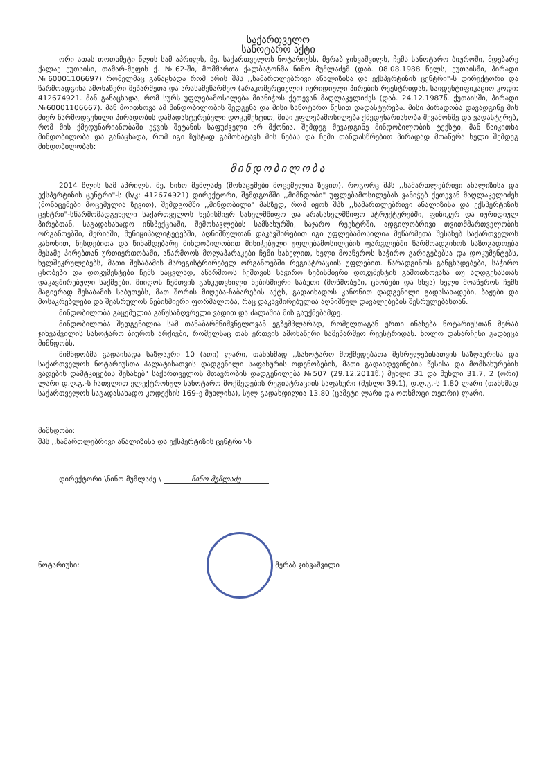საქართველო
სანოტარო აქტი
ორი ათას თოთხმეტი წლის სამ აპრილს, მე, საქართველოს ნოტარიუსს, მერაბ ჯიხვაშვილს, ჩემს სანოტარო ბიუროში, მდებარე ქალაქ ქუთაისი, თამარ-მეფის ქ. №62-ში, მომმართა ქალბატონმა ნინო მუმლაძემ (დაბ. 08.08.1988 წელს, ქუთაისში, პირადი №60001106697) რომელმაც განაცხადა რომ არის შპს ,,სამართლებრივი ანალიზისა და ექსპერტიზის ცენტრი"-ს დირექტორი და წარმოადგინა ამონაწერი მეწარმეთა და არასამეწარმეო (არაკომერციული) იურიდიული პირების რეესტრიდან, საიდენტიფიკაციო კოდი: 412674921. მან განაცხადა, რომ სურს უფლებამოსილება მიანიჭოს ქეთევან მაღლაკელიძეს (დაბ. 24.12.1987წ. ქუთაისში, პირადი №60001106667). მან მოითხოვა ამ მინდობილობის შედგენა და მისი სანოტარო წესით დადასტურება. მისი პირადობა დავადგინე მის მიერ წარმოდგენილი პირადობის დამადასტურებელი დოკუმენტით, მისი უფლებამოსილება ქმედუნარიანობა შევამოწმე და ვადასტურებ, რომ მის ქმედუნარიანობაში ეჭვის შეტანის საფუძველი არ მქონია. შემდეგ შევადგინე მინდობილობის ტექსტი, მან წაიკითხა მინდობილობა და განაცხადა, რომ იგი ზუსტად გამოხატავს მის ნებას და ჩემი თანდასწრებით პირადად მოაწერა ხელი შემდეგ მინდობილობას:
მინდობილობა
2014 წლის სამ აპრილს, მე, ნინო მუმლაძე (მონაცემები მოცემულია ზევით), როგორც შპს ,,სამართლებრივი ანალიზისა და ექსპერტიზის ცენტრი"-ს (ს/კ: 412674921) დირექტორი, შემდგომში ,,მიმნდობი" უფლებამოსილებას ვანიჭებ ქეთევან მაღლაკელიძეს (მონაცემები მოცემულია ზევით), შემდგომში ,,მინდობილი" მასზედ, რომ იყოს შპს ,,სამართლებრივი ანალიზისა და ექსპერტიზის ცენტრი"-სწარმომადგენელი საქართველოს ნებისმიერ სახელმწიფო და არასახელმწიფო სტრუქტურებში, ფიზიკურ და იურიდიულ პირებთან, საგადასახადო ინსპექციაში, შემოსავლების სამსახურში, საჯარო რეესტრში, ადგილობრივი თვითმმართველობის ორგანოებში, მერიაში, მუნიციპალიტეტებში, აღნიშნულთან დაკავშირებით იგი უფლებამოსილია მეწარმეთა შესახებ საქართველოს კანონით, წესდებითა და წინამდებარე მინდობილობით მინიჭებული უფლებამოსილების ფარგლებში წარმოადგინოს საზოგადოება მესამე პირებთან ურთიერთობაში, აწარმოოს მოლაპარაკები ჩემი სახელით, ხელი მოაწეროს საჭირო გარიგებებსა და დოკუმენტებს, ხელშეკრულებებს, მათი შესაბამის მარეგისტრირებელ ორგანოებში რეგისტრაციის უფლებით. წარადგინოს განცხადებები, საჭირო ცნობები და დოკუმენტები ჩემს ნაცვლად, აწარმოოს ჩემთვის საჭირო ნებისმიერი დოკუმენტის გამოთხოვასა თუ აღდგენასთან დაკავშირებული საქმეები. მიიღოს ჩემთვის განკუთვნილი ნებისმიერი საბუთი (მოწმობები, ცნობები და სხვა) ხელი მოაწეროს ჩემს მაგიერად შესაბამის საბუთებს, მათ შორის მიღება-ჩაბარების აქტს, გადაიხადოს კანონით დადგენილი გადასახადები, ბაჟები და მოსაკრებლები და შეასრულოს ნებისმიერი ფორმალობა, რაც დაკავშირებულია აღნიშნულ დავალებების შესრულებასთან.
მინდობილობა გაცემულია განუსაზღვრელი ვადით და ძალაშია მის გაუქმებამდე.
მინდობილობა შედგენილია სამ თანაბარმნიშვნელოვან ეგზემპლარად, რომელთაგან ერთი ინახება ნოტარიუსთან მერაბ ჯიხვაშვილის სანოტარო ბიუროს არქივში, რომელსაც თან ერთვის ამონაწერი სამეწარმეო რეესტრიდან. ხოლო დანარჩენი გადაეცა მიმნდობს.
მიმნდობმა გადაიხადა საზღაური 10 (ათი) ლარი, თანახმად ,,სანოტარო მოქმედებათა შესრულებისათვის საზღაურისა და საქართველოს ნოტარიუსთა პალატისათვის დადგენილი საფასურის ოდენობების, მათი გადახდევინების წესისა და მომსახურების ვადების დამტკიცების შესახებ" საქართველოს მთავრობის დადგენილება №507 (29.12.2011წ.) მუხლი 31 და მუხლი 31.7, 2 (ორი) ლარი დ.ღ.გ.-ს ჩათვლით ელექტრონულ სანოტარო მოქმედების რეგისტრაციის საფასური (მუხლი 39.1), დ.ღ.გ.-ს 1.80 ლარი (თანხმად საქართველოს საგადასახადო კოდექსის 169-ე მუხლისა), სულ გადახდილია 13.80 (ცამეტი ლარი და ოთხმოცი თეთრი) ლარი.
მიმნდობი:
შპს ,,სამართლებრივი ანალიზისა და ექსპერტიზის ცენტრი"-ს
დირექტორი \ნინო მუმლაძე \ ნინო მუმლაძე
ნოტარიუსი: მერაბ ჯიხვაშვილი